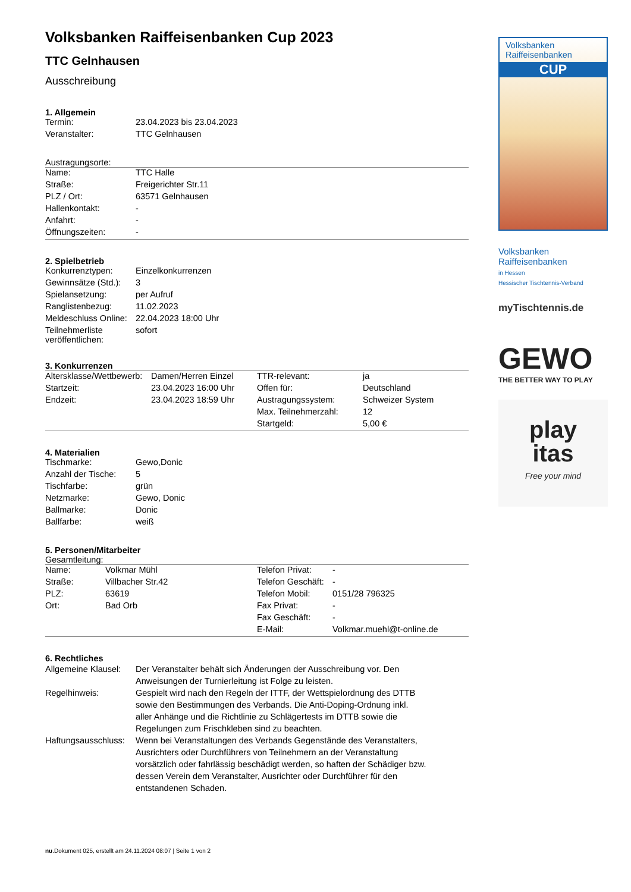Volksbanken Raiffeisenbanken Cup 2023
TTC Gelnhausen
Ausschreibung
1. Allgemein
| Termin: | 23.04.2023 bis 23.04.2023 |
| Veranstalter: | TTC Gelnhausen |
Austragungsorte:
| Name: | TTC Halle |
| Straße: | Freigerichter Str.11 |
| PLZ / Ort: | 63571 Gelnhausen |
| Hallenkontakt: | - |
| Anfahrt: | - |
| Öffnungszeiten: | - |
2. Spielbetrieb
| Konkurrenztypen: | Einzelkonkurrenzen |
| Gewinnsätze (Std.): | 3 |
| Spielansetzung: | per Aufruf |
| Ranglistenbezug: | 11.02.2023 |
| Meldeschluss Online: | 22.04.2023 18:00 Uhr |
| Teilnehmerliste veröffentlichen: | sofort |
3. Konkurrenzen
| Altersklasse/Wettbewerb: | Damen/Herren Einzel | TTR-relevant: | ja |
| Startzeit: | 23.04.2023 16:00 Uhr | Offen für: | Deutschland |
| Endzeit: | 23.04.2023 18:59 Uhr | Austragungssystem: | Schweizer System |
| | | Max. Teilnehmerzahl: | 12 |
| | | Startgeld: | 5,00 € |
4. Materialien
| Tischmarke: | Gewo,Donic |
| Anzahl der Tische: | 5 |
| Tischfarbe: | grün |
| Netzmarke: | Gewo, Donic |
| Ballmarke: | Donic |
| Ballfarbe: | weiß |
5. Personen/Mitarbeiter
Gesamtleitung:
| Name: | Volkmar Mühl | Telefon Privat: | - |
| Straße: | Villbacher Str.42 | Telefon Geschäft: | - |
| PLZ: | 63619 | Telefon Mobil: | 0151/28 796325 |
| Ort: | Bad Orb | Fax Privat: | - |
| | | Fax Geschäft: | - |
| | | E-Mail: | Volkmar.muehl@t-online.de |
6. Rechtliches
| Allgemeine Klausel: | Der Veranstalter behält sich Änderungen der Ausschreibung vor. Den Anweisungen der Turnierleitung ist Folge zu leisten. |
| Regelhinweis: | Gespielt wird nach den Regeln der ITTF, der Wettspielordnung des DTTB sowie den Bestimmungen des Verbands. Die Anti-Doping-Ordnung inkl. aller Anhänge und die Richtlinie zu Schlägertests im DTTB sowie die Regelungen zum Frischkleben sind zu beachten. |
| Haftungsausschluss: | Wenn bei Veranstaltungen des Verbands Gegenstände des Veranstalters, Ausrichters oder Durchführers von Teilnehmern an der Veranstaltung vorsätzlich oder fahrlässig beschädigt werden, so haften der Schädiger bzw. dessen Verein dem Veranstalter, Ausrichter oder Durchführer für den entstandenen Schaden. |
nu.Dokument 025, erstellt am 24.11.2024 08:07 | Seite 1 von 2
Volksbanken Raiffeisenbanken
CUP
Volksbanken Raiffeisenbanken
in Hessen
Hessischer Tischtennis-Verband
myTischtennis.de
GEWO
THE BETTER WAY TO PLAY
play
itas
Free your mind